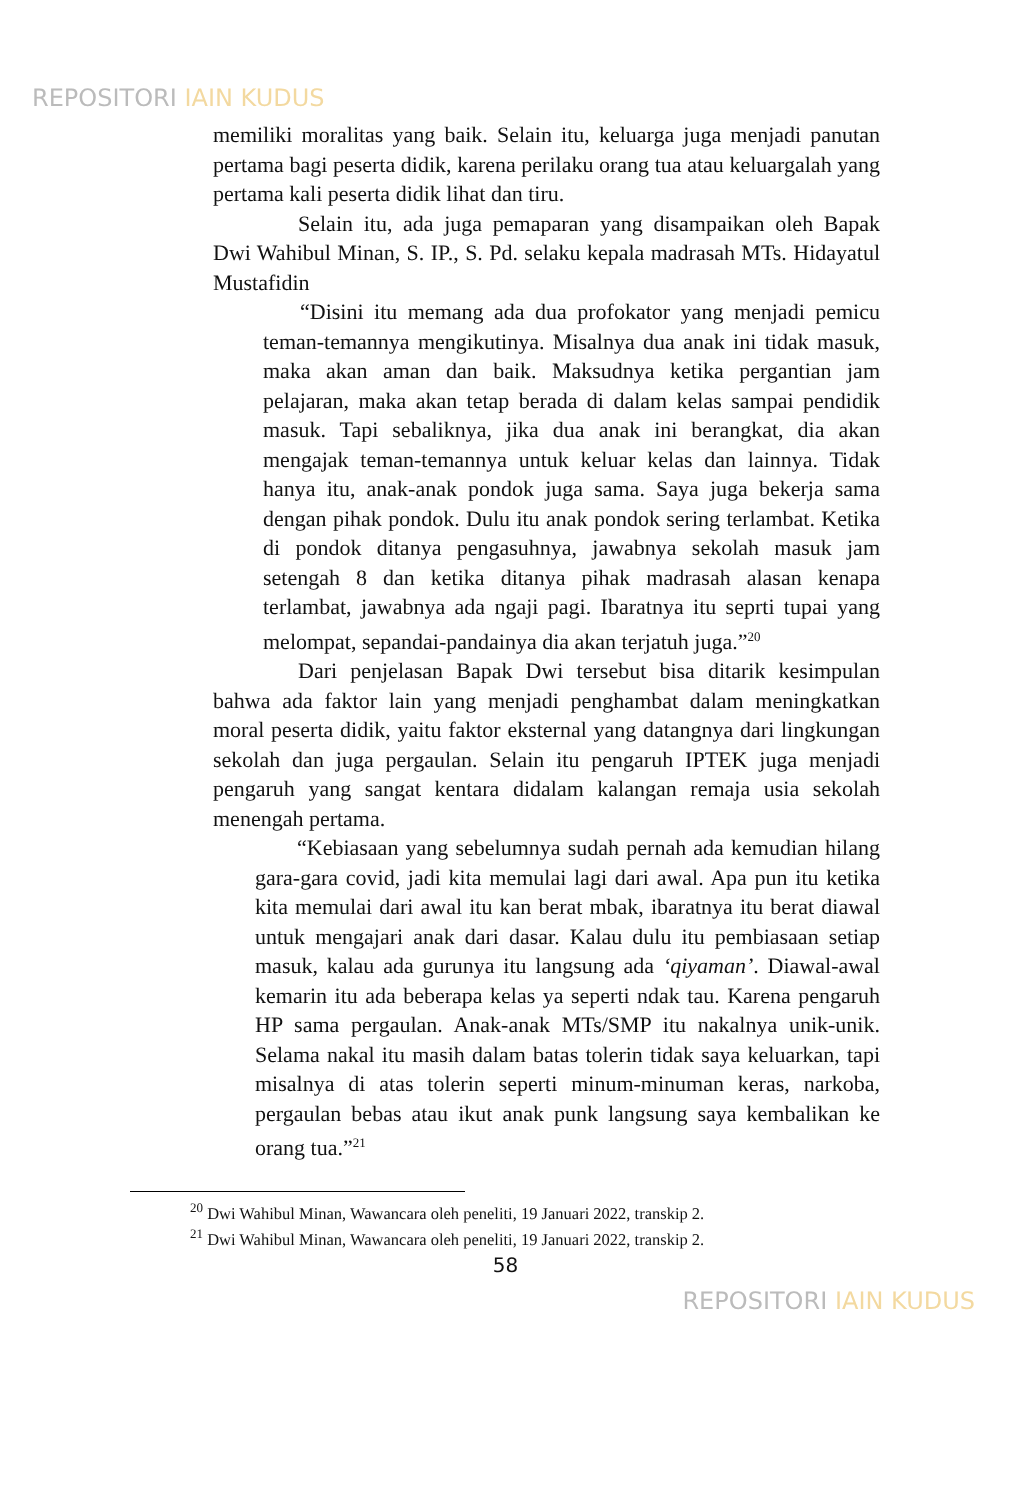REPOSITORI IAIN KUDUS
memiliki moralitas yang baik. Selain itu, keluarga juga menjadi panutan pertama bagi peserta didik, karena perilaku orang tua atau keluargalah yang pertama kali peserta didik lihat dan tiru.
Selain itu, ada juga pemaparan yang disampaikan oleh Bapak Dwi Wahibul Minan, S. IP., S. Pd. selaku kepala madrasah MTs. Hidayatul Mustafidin
“Disini itu memang ada dua profokator yang menjadi pemicu teman-temannya mengikutinya. Misalnya dua anak ini tidak masuk, maka akan aman dan baik. Maksudnya ketika pergantian jam pelajaran, maka akan tetap berada di dalam kelas sampai pendidik masuk. Tapi sebaliknya, jika dua anak ini berangkat, dia akan mengajak teman-temannya untuk keluar kelas dan lainnya. Tidak hanya itu, anak-anak pondok juga sama. Saya juga bekerja sama dengan pihak pondok. Dulu itu anak pondok sering terlambat. Ketika di pondok ditanya pengasuhnya, jawabnya sekolah masuk jam setengah 8 dan ketika ditanya pihak madrasah alasan kenapa terlambat, jawabnya ada ngaji pagi. Ibaratnya itu seprti tupai yang melompat, sepandai-pandainya dia akan terjatuh juga.”<sup>20</sup>
Dari penjelasan Bapak Dwi tersebut bisa ditarik kesimpulan bahwa ada faktor lain yang menjadi penghambat dalam meningkatkan moral peserta didik, yaitu faktor eksternal yang datangnya dari lingkungan sekolah dan juga pergaulan. Selain itu pengaruh IPTEK juga menjadi pengaruh yang sangat kentara didalam kalangan remaja usia sekolah menengah pertama.
“Kebiasaan yang sebelumnya sudah pernah ada kemudian hilang gara-gara covid, jadi kita memulai lagi dari awal. Apa pun itu ketika kita memulai dari awal itu kan berat mbak, ibaratnya itu berat diawal untuk mengajari anak dari dasar. Kalau dulu itu pembiasaan setiap masuk, kalau ada gurunya itu langsung ada ‘qiyaman’. Diawal-awal kemarin itu ada beberapa kelas ya seperti ndak tau. Karena pengaruh HP sama pergaulan. Anak-anak MTs/SMP itu nakalnya unik-unik. Selama nakal itu masih dalam batas tolerin tidak saya keluarkan, tapi misalnya di atas tolerin seperti minum-minuman keras, narkoba, pergaulan bebas atau ikut anak punk langsung saya kembalikan ke orang tua.”<sup>21</sup>
<sup>20</sup> Dwi Wahibul Minan, Wawancara oleh peneliti, 19 Januari 2022, transkip 2.
<sup>21</sup> Dwi Wahibul Minan, Wawancara oleh peneliti, 19 Januari 2022, transkip 2.
58
REPOSITORI IAIN KUDUS